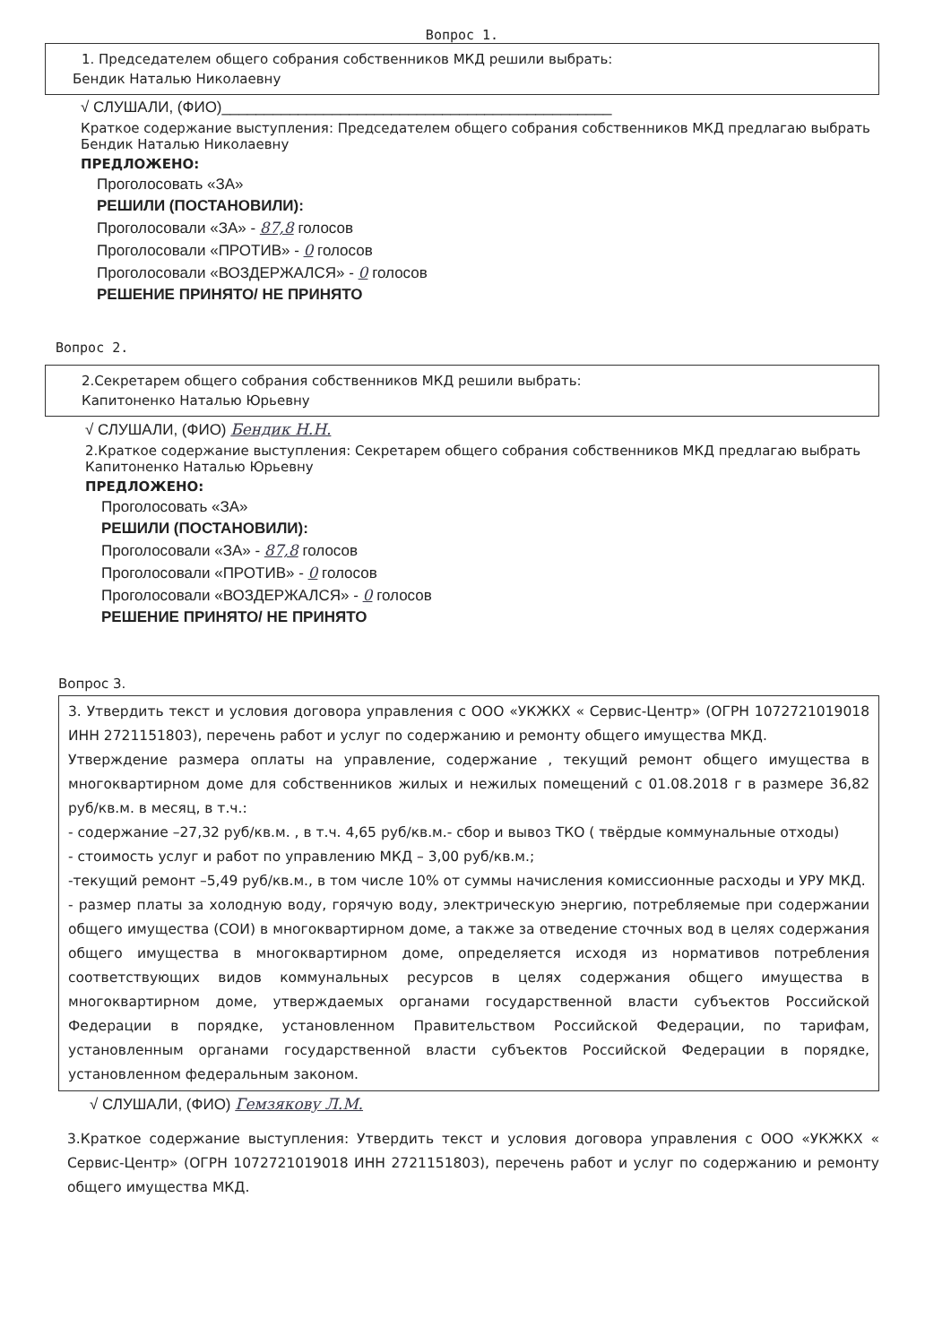Вопрос 1.
1. Председателем общего собрания собственников МКД решили выбрать:
Бендик Наталью Николаевну
√ СЛУШАЛИ, (ФИО)______________________________________________
Краткое содержание выступления: Председателем общего собрания собственников МКД предлагаю выбрать Бендик Наталью Николаевну
ПРЕДЛОЖЕНО:
Проголосовать «ЗА»
РЕШИЛИ (ПОСТАНОВИЛИ):
Проголосовали «ЗА» - 87,8 голосов
Проголосовали «ПРОТИВ» - 0 голосов
Проголосовали «ВОЗДЕРЖАЛСЯ» - 0 голосов
РЕШЕНИЕ ПРИНЯТО/ НЕ ПРИНЯТО
Вопрос 2.
2.Секретарем общего собрания собственников МКД решили выбрать:
Капитоненко Наталью Юрьевну
√ СЛУШАЛИ, (ФИО) Бендик Н.Н.
2.Краткое содержание выступления: Секретарем общего собрания собственников МКД предлагаю выбрать Капитоненко Наталью Юрьевну
ПРЕДЛОЖЕНО:
Проголосовать «ЗА»
РЕШИЛИ (ПОСТАНОВИЛИ):
Проголосовали «ЗА» - 87,8 голосов
Проголосовали «ПРОТИВ» - 0 голосов
Проголосовали «ВОЗДЕРЖАЛСЯ» - 0 голосов
РЕШЕНИЕ ПРИНЯТО/ НЕ ПРИНЯТО
Вопрос 3.
3. Утвердить текст и условия договора управления с ООО «УКЖКХ « Сервис-Центр» (ОГРН 1072721019018 ИНН 2721151803), перечень работ и услуг по содержанию и ремонту общего имущества МКД.
Утверждение размера оплаты на управление, содержание , текущий ремонт общего имущества в многоквартирном доме для собственников жилых и нежилых помещений с 01.08.2018 г в размере 36,82 руб/кв.м. в месяц, в т.ч.:
- содержание –27,32 руб/кв.м. , в т.ч. 4,65 руб/кв.м.- сбор и вывоз ТКО ( твёрдые коммунальные отходы)
- стоимость услуг и работ по управлению МКД – 3,00 руб/кв.м.;
-текущий ремонт –5,49 руб/кв.м., в том числе 10% от суммы начисления комиссионные расходы и УРУ МКД.
- размер платы за холодную воду, горячую воду, электрическую энергию, потребляемые при содержании общего имущества (СОИ) в многоквартирном доме, а также за отведение сточных вод в целях содержания общего имущества в многоквартирном доме, определяется исходя из нормативов потребления соответствующих видов коммунальных ресурсов в целях содержания общего имущества в многоквартирном доме, утверждаемых органами государственной власти субъектов Российской Федерации в порядке, установленном Правительством Российской Федерации, по тарифам, установленным органами государственной власти субъектов Российской Федерации в порядке, установленном федеральным законом.
√ СЛУШАЛИ, (ФИО) Гемзякову Л.М.
3.Краткое содержание выступления: Утвердить текст и условия договора управления с ООО «УКЖКХ « Сервис-Центр» (ОГРН 1072721019018 ИНН 2721151803), перечень работ и услуг по содержанию и ремонту общего имущества МКД.